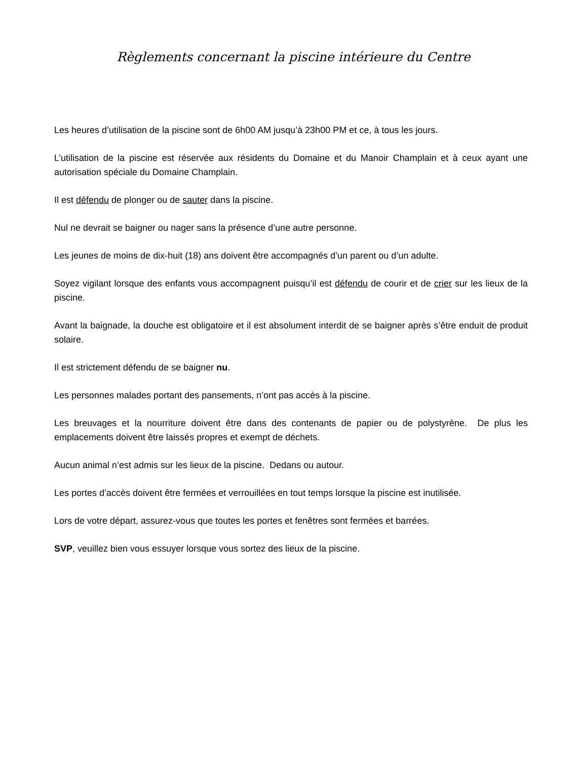Règlements concernant la piscine intérieure du Centre
Les heures d’utilisation de la piscine sont de 6h00 AM jusqu’à 23h00 PM et ce, à tous les jours.
L’utilisation de la piscine est réservée aux résidents du Domaine et du Manoir Champlain et à ceux ayant une autorisation spéciale du Domaine Champlain.
Il est défendu de plonger ou de sauter dans la piscine.
Nul ne devrait se baigner ou nager sans la présence d’une autre personne.
Les jeunes de moins de dix-huit (18) ans doivent être accompagnés d’un parent ou d’un adulte.
Soyez vigilant lorsque des enfants vous accompagnent puisqu’il est défendu de courir et de crier sur les lieux de la piscine.
Avant la baignade, la douche est obligatoire et il est absolument interdit de se baigner après s’être enduit de produit solaire.
Il est strictement défendu de se baigner nu.
Les personnes malades portant des pansements, n’ont pas accès à la piscine.
Les breuvages et la nourriture doivent être dans des contenants de papier ou de polystyrène. De plus les emplacements doivent être laissés propres et exempt de déchets.
Aucun animal n’est admis sur les lieux de la piscine. Dedans ou autour.
Les portes d’accès doivent être fermées et verrouillées en tout temps lorsque la piscine est inutilisée.
Lors de votre départ, assurez-vous que toutes les portes et fenêtres sont fermées et barrées.
SVP, veuillez bien vous essuyer lorsque vous sortez des lieux de la piscine.